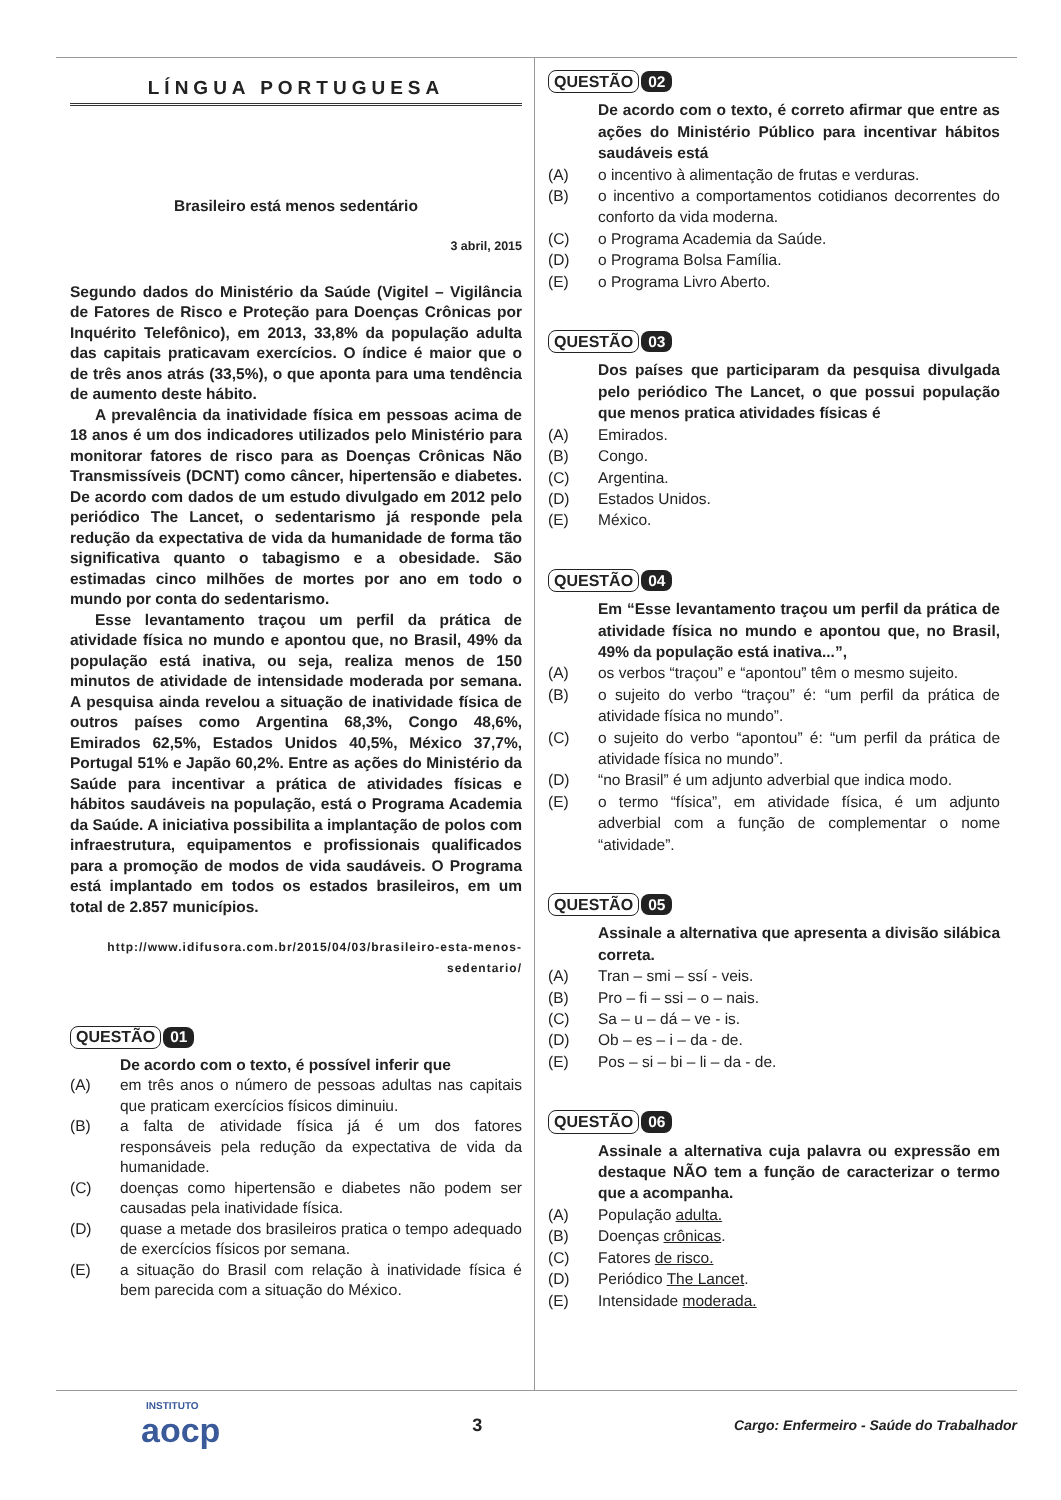LÍNGUA PORTUGUESA
Brasileiro está menos sedentário
3 abril, 2015
Segundo dados do Ministério da Saúde (Vigitel – Vigilância de Fatores de Risco e Proteção para Doenças Crônicas por Inquérito Telefônico), em 2013, 33,8% da população adulta das capitais praticavam exercícios. O índice é maior que o de três anos atrás (33,5%), o que aponta para uma tendência de aumento deste hábito.
A prevalência da inatividade física em pessoas acima de 18 anos é um dos indicadores utilizados pelo Ministério para monitorar fatores de risco para as Doenças Crônicas Não Transmissíveis (DCNT) como câncer, hipertensão e diabetes. De acordo com dados de um estudo divulgado em 2012 pelo periódico The Lancet, o sedentarismo já responde pela redução da expectativa de vida da humanidade de forma tão significativa quanto o tabagismo e a obesidade. São estimadas cinco milhões de mortes por ano em todo o mundo por conta do sedentarismo.
Esse levantamento traçou um perfil da prática de atividade física no mundo e apontou que, no Brasil, 49% da população está inativa, ou seja, realiza menos de 150 minutos de atividade de intensidade moderada por semana. A pesquisa ainda revelou a situação de inatividade física de outros países como Argentina 68,3%, Congo 48,6%, Emirados 62,5%, Estados Unidos 40,5%, México 37,7%, Portugal 51% e Japão 60,2%. Entre as ações do Ministério da Saúde para incentivar a prática de atividades físicas e hábitos saudáveis na população, está o Programa Academia da Saúde. A iniciativa possibilita a implantação de polos com infraestrutura, equipamentos e profissionais qualificados para a promoção de modos de vida saudáveis. O Programa está implantado em todos os estados brasileiros, em um total de 2.857 municípios.
http://www.idifusora.com.br/2015/04/03/brasileiro-esta-menos-sedentario/
QUESTÃO 01
De acordo com o texto, é possível inferir que
(A) em três anos o número de pessoas adultas nas capitais que praticam exercícios físicos diminuiu.
(B) a falta de atividade física já é um dos fatores responsáveis pela redução da expectativa de vida da humanidade.
(C) doenças como hipertensão e diabetes não podem ser causadas pela inatividade física.
(D) quase a metade dos brasileiros pratica o tempo adequado de exercícios físicos por semana.
(E) a situação do Brasil com relação à inatividade física é bem parecida com a situação do México.
QUESTÃO 02
De acordo com o texto, é correto afirmar que entre as ações do Ministério Público para incentivar hábitos saudáveis está
(A) o incentivo à alimentação de frutas e verduras.
(B) o incentivo a comportamentos cotidianos decorrentes do conforto da vida moderna.
(C) o Programa Academia da Saúde.
(D) o Programa Bolsa Família.
(E) o Programa Livro Aberto.
QUESTÃO 03
Dos países que participaram da pesquisa divulgada pelo periódico The Lancet, o que possui população que menos pratica atividades físicas é
(A) Emirados.
(B) Congo.
(C) Argentina.
(D) Estados Unidos.
(E) México.
QUESTÃO 04
Em “Esse levantamento traçou um perfil da prática de atividade física no mundo e apontou que, no Brasil, 49% da população está inativa...”,
(A) os verbos “traçou” e “apontou” têm o mesmo sujeito.
(B) o sujeito do verbo “traçou” é: “um perfil da prática de atividade física no mundo”.
(C) o sujeito do verbo “apontou” é: “um perfil da prática de atividade física no mundo”.
(D) “no Brasil” é um adjunto adverbial que indica modo.
(E) o termo “física”, em atividade física, é um adjunto adverbial com a função de complementar o nome “atividade”.
QUESTÃO 05
Assinale a alternativa que apresenta a divisão silábica correta.
(A) Tran – smi – ssí - veis.
(B) Pro – fi – ssi – o – nais.
(C) Sa – u – dá – ve - is.
(D) Ob – es – i – da - de.
(E) Pos – si – bi – li – da - de.
QUESTÃO 06
Assinale a alternativa cuja palavra ou expressão em destaque NÃO tem a função de caracterizar o termo que a acompanha.
(A) População adulta.
(B) Doenças crônicas.
(C) Fatores de risco.
(D) Periódico The Lancet.
(E) Intensidade moderada.
INSTITUTO
aocp
3
Cargo: Enfermeiro - Saúde do Trabalhador